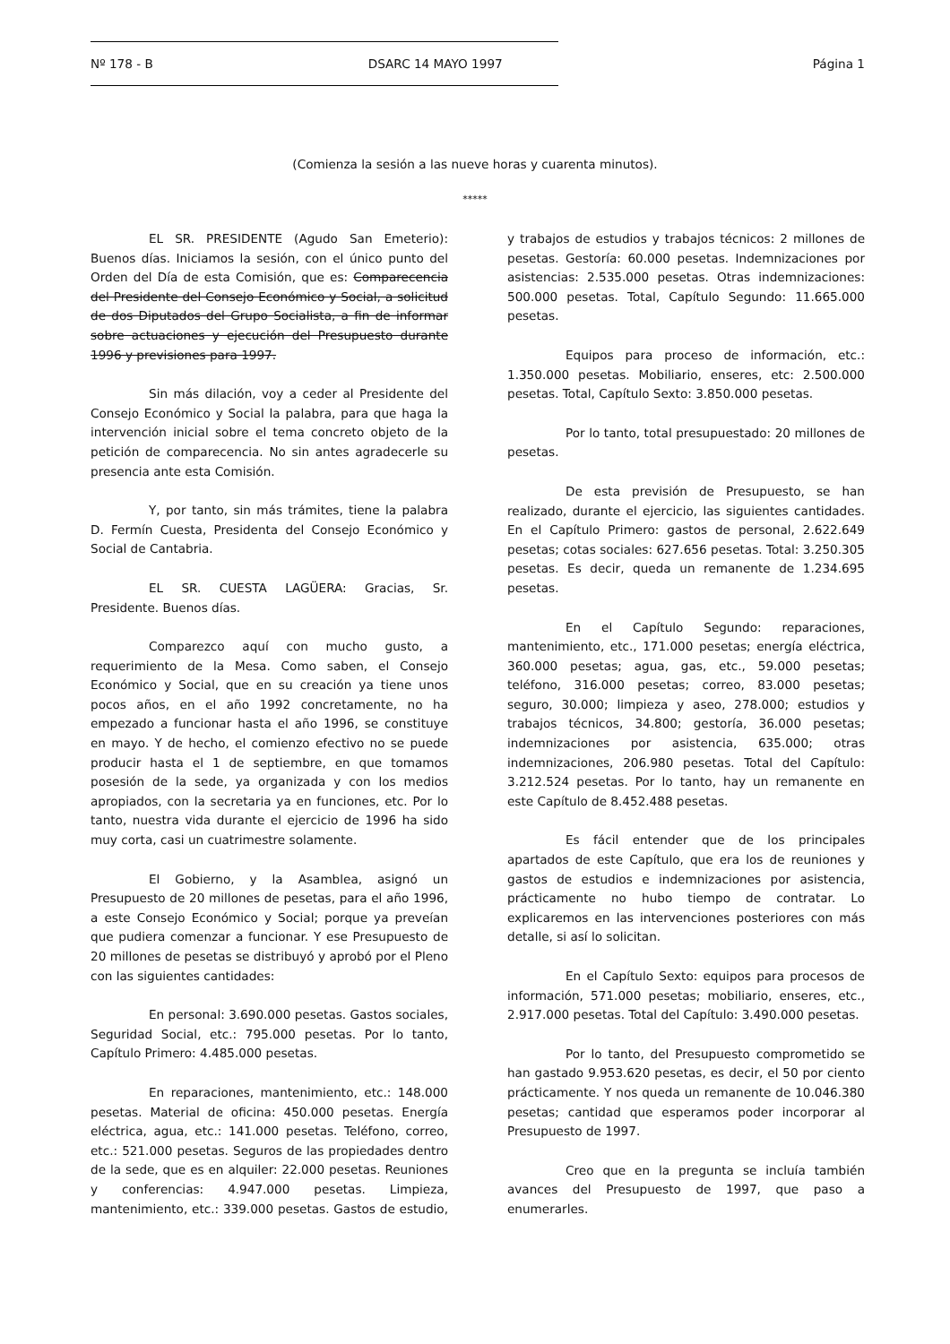Nº 178 - B DSARC 14 MAYO 1997 Página 1
(Comienza la sesión a las nueve horas y cuarenta minutos).
*****
EL SR. PRESIDENTE (Agudo San Emeterio): Buenos días. Iniciamos la sesión, con el único punto del Orden del Día de esta Comisión, que es: Comparecencia del Presidente del Consejo Económico y Social, a solicitud de dos Diputados del Grupo Socialista, a fin de informar sobre actuaciones y ejecución del Presupuesto durante 1996 y previsiones para 1997.
Sin más dilación, voy a ceder al Presidente del Consejo Económico y Social la palabra, para que haga la intervención inicial sobre el tema concreto objeto de la petición de comparecencia. No sin antes agradecerle su presencia ante esta Comisión.
Y, por tanto, sin más trámites, tiene la palabra D. Fermín Cuesta, Presidenta del Consejo Económico y Social de Cantabria.
EL SR. CUESTA LAGÜERA: Gracias, Sr. Presidente. Buenos días.
Comparezco aquí con mucho gusto, a requerimiento de la Mesa. Como saben, el Consejo Económico y Social, que en su creación ya tiene unos pocos años, en el año 1992 concretamente, no ha empezado a funcionar hasta el año 1996, se constituye en mayo. Y de hecho, el comienzo efectivo no se puede producir hasta el 1 de septiembre, en que tomamos posesión de la sede, ya organizada y con los medios apropiados, con la secretaria ya en funciones, etc. Por lo tanto, nuestra vida durante el ejercicio de 1996 ha sido muy corta, casi un cuatrimestre solamente.
El Gobierno, y la Asamblea, asignó un Presupuesto de 20 millones de pesetas, para el año 1996, a este Consejo Económico y Social; porque ya preveían que pudiera comenzar a funcionar. Y ese Presupuesto de 20 millones de pesetas se distribuyó y aprobó por el Pleno con las siguientes cantidades:
En personal: 3.690.000 pesetas. Gastos sociales, Seguridad Social, etc.: 795.000 pesetas. Por lo tanto, Capítulo Primero: 4.485.000 pesetas.
En reparaciones, mantenimiento, etc.: 148.000 pesetas. Material de oficina: 450.000 pesetas. Energía eléctrica, agua, etc.: 141.000 pesetas. Teléfono, correo, etc.: 521.000 pesetas. Seguros de las propiedades dentro de la sede, que es en alquiler: 22.000 pesetas. Reuniones y conferencias: 4.947.000 pesetas. Limpieza, mantenimiento, etc.: 339.000 pesetas. Gastos de estudio, y trabajos de estudios y trabajos técnicos: 2 millones de pesetas. Gestoría: 60.000 pesetas. Indemnizaciones por asistencias: 2.535.000 pesetas. Otras indemnizaciones: 500.000 pesetas. Total, Capítulo Segundo: 11.665.000 pesetas.
Equipos para proceso de información, etc.: 1.350.000 pesetas. Mobiliario, enseres, etc: 2.500.000 pesetas. Total, Capítulo Sexto: 3.850.000 pesetas.
Por lo tanto, total presupuestado: 20 millones de pesetas.
De esta previsión de Presupuesto, se han realizado, durante el ejercicio, las siguientes cantidades. En el Capítulo Primero: gastos de personal, 2.622.649 pesetas; cotas sociales: 627.656 pesetas. Total: 3.250.305 pesetas. Es decir, queda un remanente de 1.234.695 pesetas.
En el Capítulo Segundo: reparaciones, mantenimiento, etc., 171.000 pesetas; energía eléctrica, 360.000 pesetas; agua, gas, etc., 59.000 pesetas; teléfono, 316.000 pesetas; correo, 83.000 pesetas; seguro, 30.000; limpieza y aseo, 278.000; estudios y trabajos técnicos, 34.800; gestoría, 36.000 pesetas; indemnizaciones por asistencia, 635.000; otras indemnizaciones, 206.980 pesetas. Total del Capítulo: 3.212.524 pesetas. Por lo tanto, hay un remanente en este Capítulo de 8.452.488 pesetas.
Es fácil entender que de los principales apartados de este Capítulo, que era los de reuniones y gastos de estudios e indemnizaciones por asistencia, prácticamente no hubo tiempo de contratar. Lo explicaremos en las intervenciones posteriores con más detalle, si así lo solicitan.
En el Capítulo Sexto: equipos para procesos de información, 571.000 pesetas; mobiliario, enseres, etc., 2.917.000 pesetas. Total del Capítulo: 3.490.000 pesetas.
Por lo tanto, del Presupuesto comprometido se han gastado 9.953.620 pesetas, es decir, el 50 por ciento prácticamente. Y nos queda un remanente de 10.046.380 pesetas; cantidad que esperamos poder incorporar al Presupuesto de 1997.
Creo que en la pregunta se incluía también avances del Presupuesto de 1997, que paso a enumerarles.